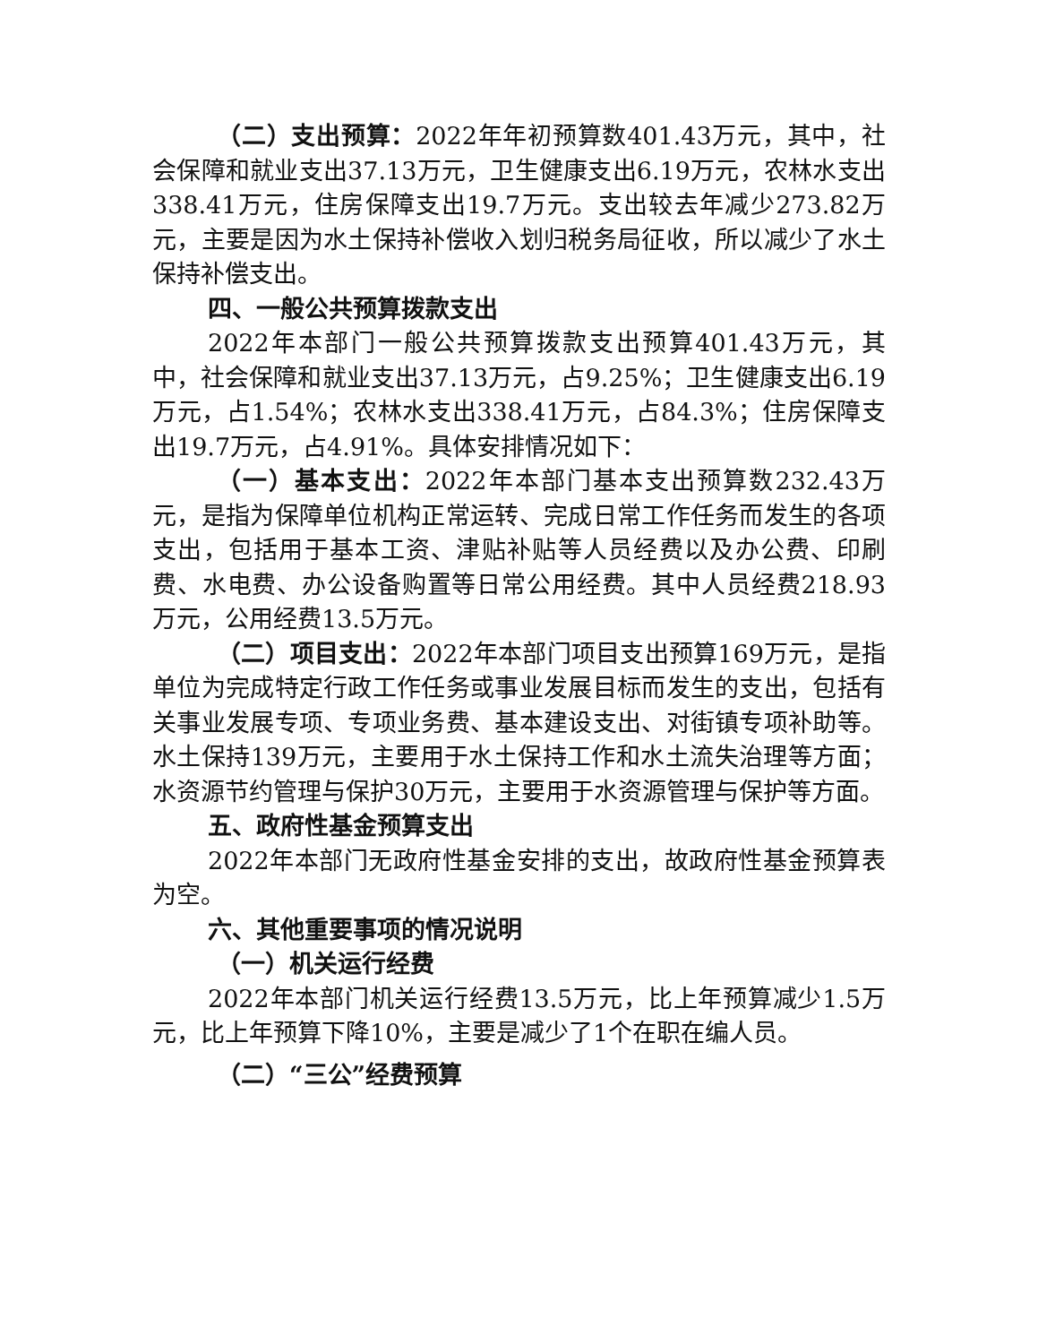（二）支出预算：2022年年初预算数401.43万元，其中，社会保障和就业支出37.13万元，卫生健康支出6.19万元，农林水支出338.41万元，住房保障支出19.7万元。支出较去年减少273.82万元，主要是因为水土保持补偿收入划归税务局征收，所以减少了水土保持补偿支出。
四、一般公共预算拨款支出
2022年本部门一般公共预算拨款支出预算401.43万元，其中，社会保障和就业支出37.13万元，占9.25%；卫生健康支出6.19万元，占1.54%；农林水支出338.41万元，占84.3%；住房保障支出19.7万元，占4.91%。具体安排情况如下：
（一）基本支出：2022年本部门基本支出预算数232.43万元，是指为保障单位机构正常运转、完成日常工作任务而发生的各项支出，包括用于基本工资、津贴补贴等人员经费以及办公费、印刷费、水电费、办公设备购置等日常公用经费。其中人员经费218.93万元，公用经费13.5万元。
（二）项目支出：2022年本部门项目支出预算169万元，是指单位为完成特定行政工作任务或事业发展目标而发生的支出，包括有关事业发展专项、专项业务费、基本建设支出、对街镇专项补助等。水土保持139万元，主要用于水土保持工作和水土流失治理等方面；水资源节约管理与保护30万元，主要用于水资源管理与保护等方面。
五、政府性基金预算支出
2022年本部门无政府性基金安排的支出，故政府性基金预算表为空。
六、其他重要事项的情况说明
（一）机关运行经费
2022年本部门机关运行经费13.5万元，比上年预算减少1.5万元，比上年预算下降10%，主要是减少了1个在职在编人员。
（二）“三公”经费预算